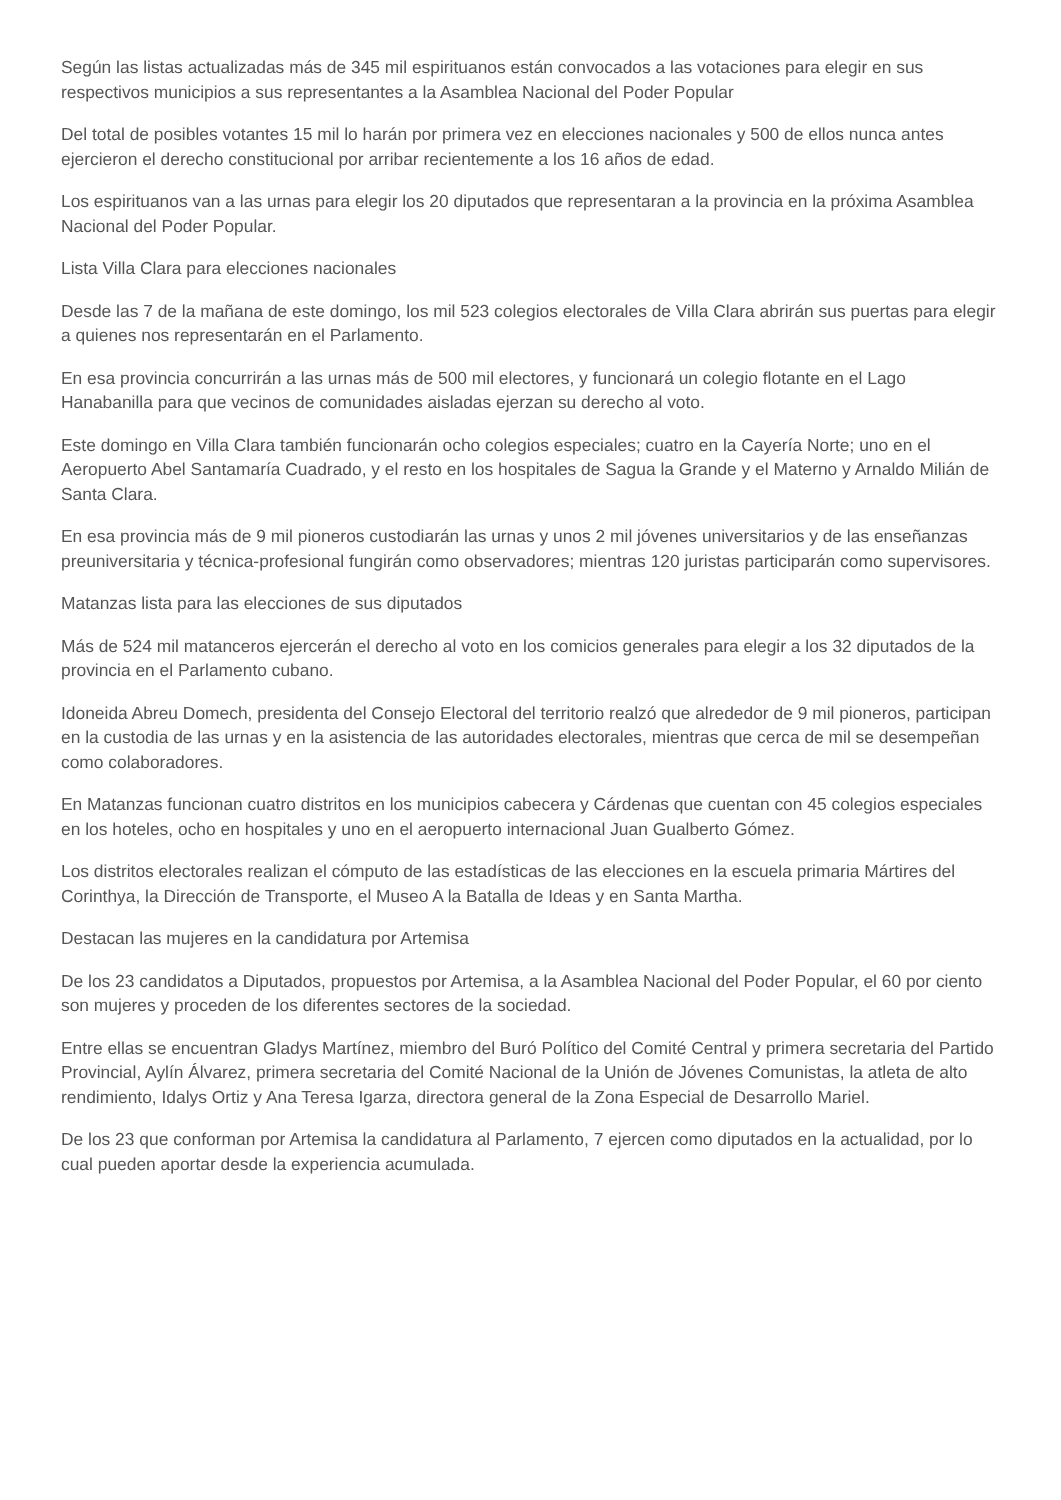Según las listas actualizadas más de 345 mil espirituanos están convocados a las votaciones para elegir en sus respectivos municipios a sus representantes a la Asamblea Nacional del Poder Popular
Del total de posibles votantes 15 mil lo harán por primera vez en elecciones nacionales y 500 de ellos nunca antes ejercieron el derecho constitucional por arribar recientemente a los 16 años de edad.
Los espirituanos van a las urnas para elegir los 20 diputados que representaran a la provincia en la próxima Asamblea Nacional del Poder Popular.
Lista Villa Clara para elecciones nacionales
Desde las 7 de la mañana de este domingo, los mil 523 colegios electorales de Villa Clara abrirán sus puertas para elegir a quienes nos representarán en el Parlamento.
En esa provincia concurrirán a las urnas más de 500 mil electores, y funcionará un colegio flotante en el Lago Hanabanilla para que vecinos de comunidades aisladas ejerzan su derecho al voto.
Este domingo en Villa Clara también funcionarán ocho colegios especiales; cuatro en la Cayería Norte; uno en el Aeropuerto Abel Santamaría Cuadrado, y el resto en los hospitales de Sagua la Grande y el Materno y Arnaldo Milián de Santa Clara.
En esa provincia más de 9 mil pioneros custodiarán las urnas y unos 2 mil jóvenes universitarios y de las enseñanzas preuniversitaria y técnica-profesional fungirán como observadores; mientras 120 juristas participarán como supervisores.
Matanzas lista para las elecciones de sus diputados
Más de 524 mil matanceros ejercerán el derecho al voto en los comicios generales para elegir a los 32 diputados de la provincia en el Parlamento cubano.
Idoneida Abreu Domech, presidenta del Consejo Electoral del territorio realzó que alrededor de 9 mil pioneros, participan en la custodia de las urnas y en la asistencia de las autoridades electorales, mientras que cerca de mil se desempeñan como colaboradores.
En Matanzas funcionan cuatro distritos en los municipios cabecera y Cárdenas que cuentan con 45 colegios especiales en los hoteles, ocho en hospitales y uno en el aeropuerto internacional Juan Gualberto Gómez.
Los distritos electorales realizan el cómputo de las estadísticas de las elecciones en la escuela primaria Mártires del Corinthya, la Dirección de Transporte, el Museo A la Batalla de Ideas y en Santa Martha.
Destacan las mujeres en la candidatura por Artemisa
De los 23 candidatos a Diputados, propuestos por Artemisa, a la Asamblea Nacional del Poder Popular, el 60 por ciento son mujeres y proceden de los diferentes sectores de la sociedad.
Entre ellas se encuentran Gladys Martínez, miembro del Buró Político del Comité Central y primera secretaria del Partido Provincial, Aylín Álvarez, primera secretaria del Comité Nacional de la Unión de Jóvenes Comunistas, la atleta de alto rendimiento, Idalys Ortiz y Ana Teresa Igarza, directora general de la Zona Especial de Desarrollo Mariel.
De los 23 que conforman por Artemisa la candidatura al Parlamento, 7 ejercen como diputados en la actualidad, por lo cual pueden aportar desde la experiencia acumulada.